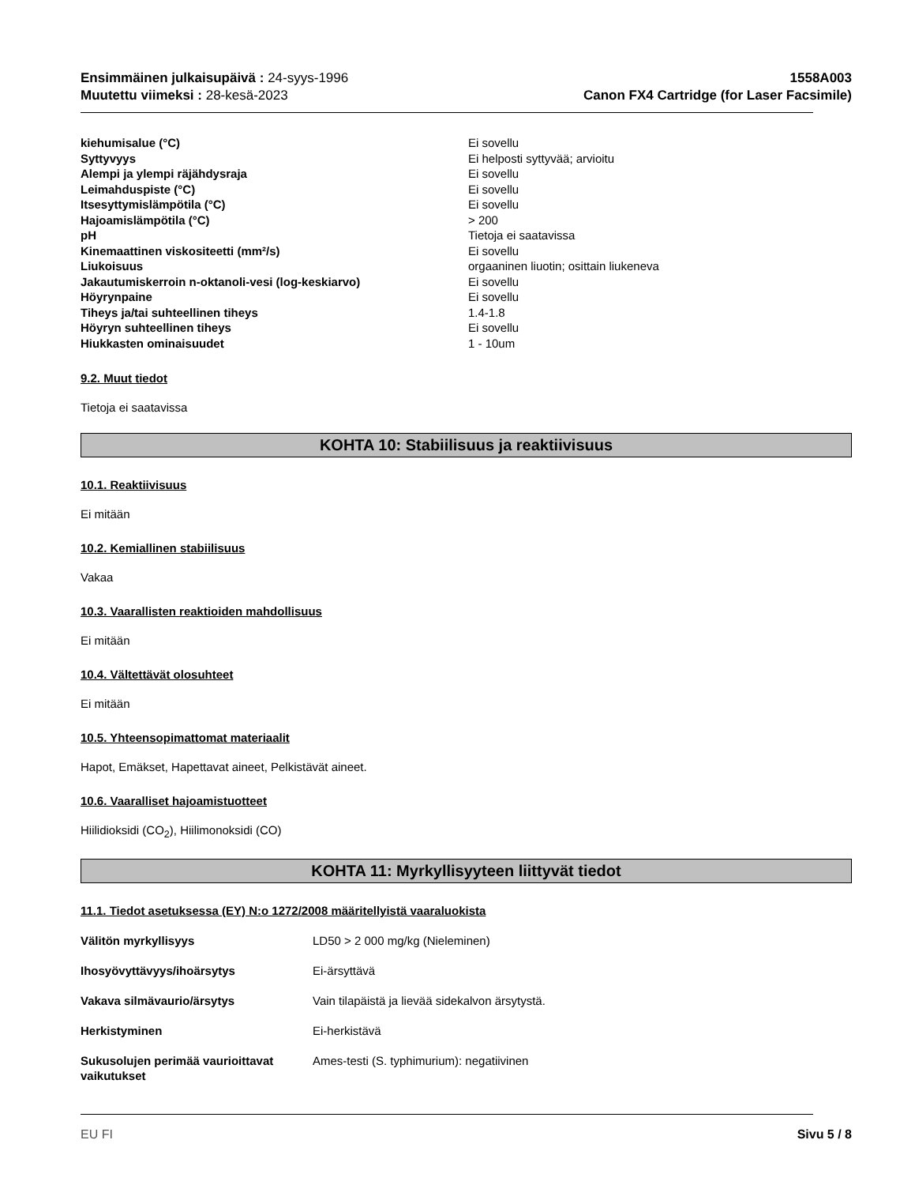Ensimmäinen julkaisupäivä : 24-syys-1996
Muutettu viimeksi : 28-kesä-2023
1558A003
Canon FX4 Cartridge (for Laser Facsimile)
| kiehumisalue (°C) | Ei sovellu |
| Syttyvyys | Ei helposti syttyvää; arvioitu |
| Alempi ja ylempi räjähdysraja | Ei sovellu |
| Leimahduspiste (°C) | Ei sovellu |
| Itsesyttymislämpötila (°C) | Ei sovellu |
| Hajoamislämpötila (°C) | > 200 |
| pH | Tietoja ei saatavissa |
| Kinemaattinen viskositeetti (mm²/s) | Ei sovellu |
| Liukoisuus | orgaaninen liuotin; osittain liukeneva |
| Jakautumiskerroin n-oktanoli-vesi (log-keskiarvo) | Ei sovellu |
| Höyrynpaine | Ei sovellu |
| Tiheys ja/tai suhteellinen tiheys | 1.4-1.8 |
| Höyryn suhteellinen tiheys | Ei sovellu |
| Hiukkasten ominaisuudet | 1 - 10um |
9.2. Muut tiedot
Tietoja ei saatavissa
KOHTA 10: Stabiilisuus ja reaktiivisuus
10.1. Reaktiivisuus
Ei mitään
10.2. Kemiallinen stabiilisuus
Vakaa
10.3. Vaarallisten reaktioiden mahdollisuus
Ei mitään
10.4. Vältettävät olosuhteet
Ei mitään
10.5. Yhteensopimattomat materiaalit
Hapot, Emäkset, Hapettavat aineet, Pelkistävät aineet.
10.6. Vaaralliset hajoamistuotteet
Hiilidioksidi (CO<sub>2</sub>), Hiilimonoksidi (CO)
KOHTA 11: Myrkyllisyyteen liittyvät tiedot
11.1. Tiedot asetuksessa (EY) N:o 1272/2008 määritellyistä vaaraluokista
| Välitön myrkyllisyys | LD50 > 2 000 mg/kg (Nieleminen) |
| Ihosyövyttävyys/ihoärsytys | Ei-ärsyttävä |
| Vakava silmävaurio/ärsytys | Vain tilapäistä ja lievää sidekalvon ärsytystä. |
| Herkistyminen | Ei-herkistävä |
| Sukusolujen perimää vaurioittavat vaikutukset | Ames-testi (S. typhimurium): negatiivinen |
EU FI Sivu 5 / 8